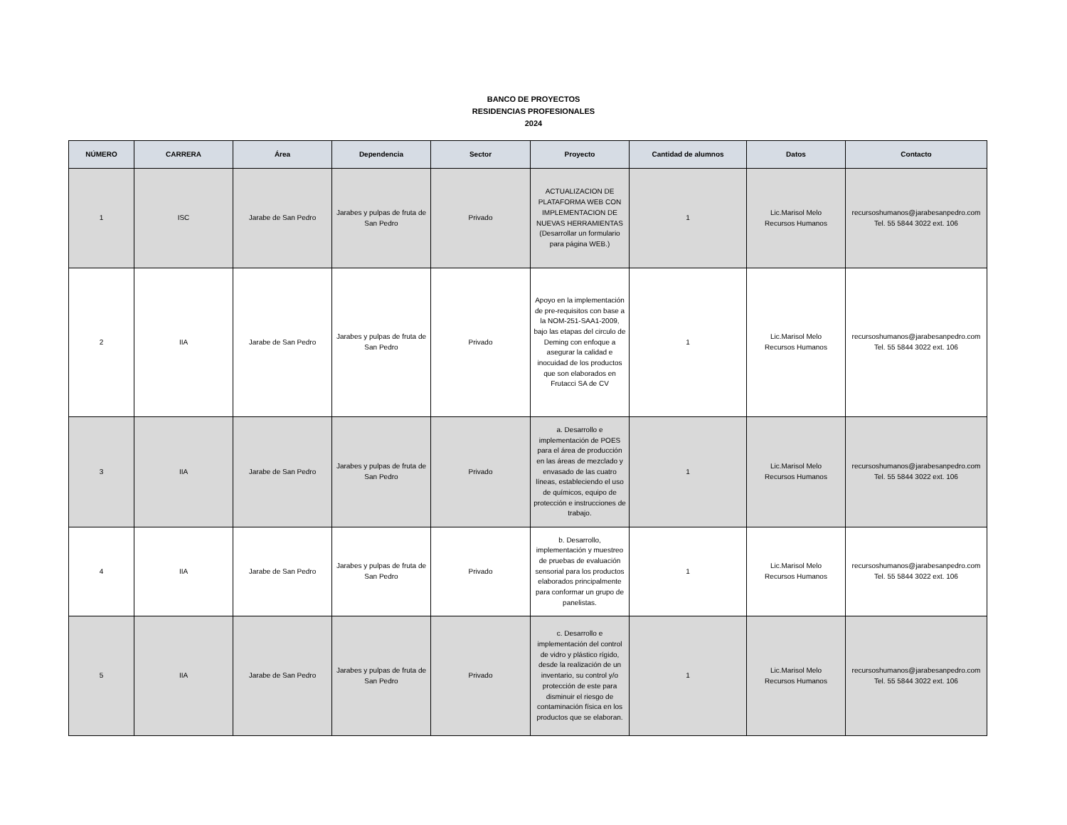BANCO DE PROYECTOS
RESIDENCIAS PROFESIONALES
2024
| NÚMERO | CARRERA | Área | Dependencia | Sector | Proyecto | Cantidad de alumnos | Datos | Contacto |
| --- | --- | --- | --- | --- | --- | --- | --- | --- |
| 1 | ISC | Jarabe de San Pedro | Jarabes y pulpas de fruta de San Pedro | Privado | ACTUALIZACION DE PLATAFORMA WEB CON IMPLEMENTACION DE NUEVAS HERRAMIENTAS (Desarrollar un formulario para página WEB.) | 1 | Lic.Marisol Melo Recursos Humanos | recursoshumanos@jarabesanpedro.com Tel. 55 5844 3022 ext. 106 |
| 2 | IIA | Jarabe de San Pedro | Jarabes y pulpas de fruta de San Pedro | Privado | Apoyo en la implementación de pre-requisitos con base a la NOM-251-SAA1-2009, bajo las etapas del circulo de Deming con enfoque a asegurar la calidad e inocuidad de los productos que son elaborados en Frutacci SA de CV | 1 | Lic.Marisol Melo Recursos Humanos | recursoshumanos@jarabesanpedro.com Tel. 55 5844 3022 ext. 106 |
| 3 | IIA | Jarabe de San Pedro | Jarabes y pulpas de fruta de San Pedro | Privado | a. Desarrollo e implementación de POES para el área de producción en las áreas de mezclado y envasado de las cuatro líneas, estableciendo el uso de químicos, equipo de protección e instrucciones de trabajo. | 1 | Lic.Marisol Melo Recursos Humanos | recursoshumanos@jarabesanpedro.com Tel. 55 5844 3022 ext. 106 |
| 4 | IIA | Jarabe de San Pedro | Jarabes y pulpas de fruta de San Pedro | Privado | b. Desarrollo, implementación y muestreo de pruebas de evaluación sensorial para los productos elaborados principalmente para conformar un grupo de panelistas. | 1 | Lic.Marisol Melo Recursos Humanos | recursoshumanos@jarabesanpedro.com Tel. 55 5844 3022 ext. 106 |
| 5 | IIA | Jarabe de San Pedro | Jarabes y pulpas de fruta de San Pedro | Privado | c. Desarrollo e implementación del control de vidro y plástico rígido, desde la realización de un inventario, su control y/o protección de este para disminuir el riesgo de contaminación física en los productos que se elaboran. | 1 | Lic.Marisol Melo Recursos Humanos | recursoshumanos@jarabesanpedro.com Tel. 55 5844 3022 ext. 106 |